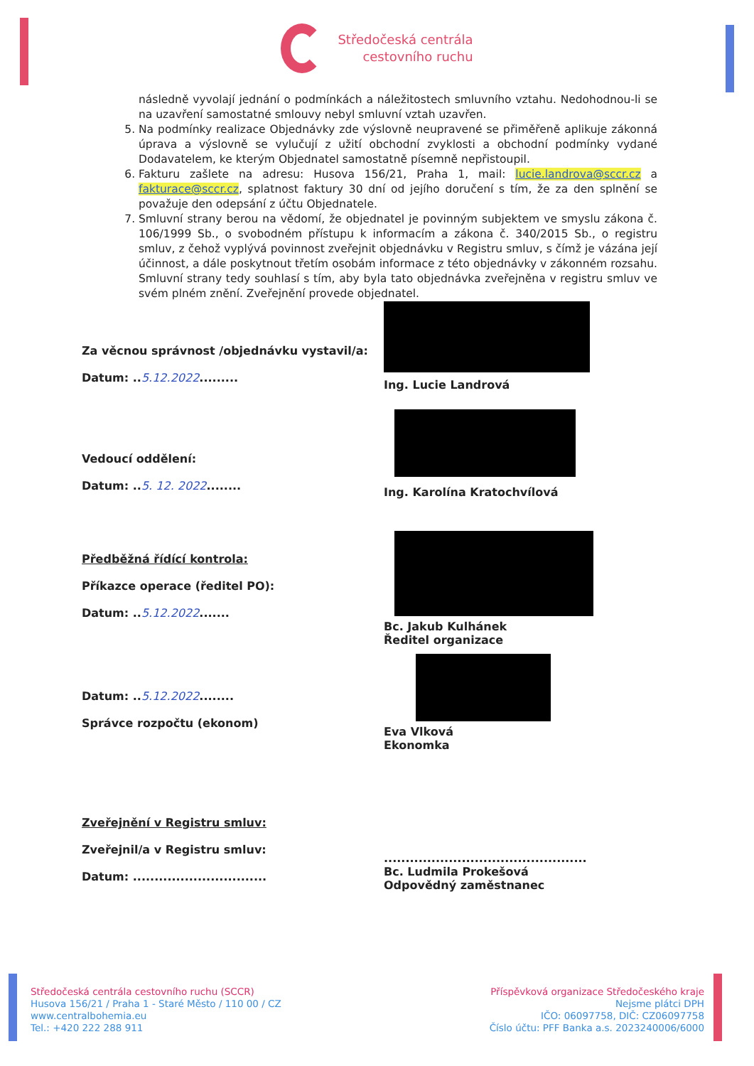Středočeská centrála
cestovního ruchu
následně vyvolají jednání o podmínkách a náležitostech smluvního vztahu. Nedohodnou-li se na uzavření samostatné smlouvy nebyl smluvní vztah uzavřen.
5. Na podmínky realizace Objednávky zde výslovně neupravené se přiměřeně aplikuje zákonná úprava a výslovně se vylučují z užití obchodní zvyklosti a obchodní podmínky vydané Dodavatelem, ke kterým Objednatel samostatně písemně nepřistoupil.
6. Fakturu zašlete na adresu: Husova 156/21, Praha 1, mail: lucie.landrova@sccr.cz a fakturace@sccr.cz, splatnost faktury 30 dní od jejího doručení s tím, že za den splnění se považuje den odepsání z účtu Objednatele.
7. Smluvní strany berou na vědomí, že objednatel je povinným subjektem ve smyslu zákona č. 106/1999 Sb., o svobodném přístupu k informacím a zákona č. 340/2015 Sb., o registru smluv, z čehož vyplývá povinnost zveřejnit objednávku v Registru smluv, s čímž je vázána její účinnost, a dále poskytnout třetím osobám informace z této objednávky v zákonném rozsahu. Smluvní strany tedy souhlasí s tím, aby byla tato objednávka zveřejněna v registru smluv ve svém plném znění. Zveřejnění provede objednatel.
Za věcnou správnost /objednávku vystavil/a:
Datum: ..5.12.2022.........
Ing. Lucie Landrová
Vedoucí oddělení:
Datum: ..5. 12. 2022........
Ing. Karolína Kratochvílová
Předběžná řídící kontrola:
Příkazce operace (ředitel PO):
Datum: ..5.12.2022.......
Bc. Jakub Kulhánek
Ředitel organizace
Datum: ..5.12.2022........
Správce rozpočtu (ekonom)
Eva Vlková
Ekonomka
Zveřejnění v Registru smluv:
Zveřejnil/a v Registru smluv:
Datum: ...............................
...............................................
Bc. Ludmila Prokešová
Odpovědný zaměstnanec
Středočeská centrála cestovního ruchu (SCCR)
Husova 156/21 / Praha 1 - Staré Město / 110 00 / CZ
www.centralbohemia.eu
Tel.: +420 222 288 911
Příspěvková organizace Středočeského kraje
Nejsme plátci DPH
IČO: 06097758, DIČ: CZ06097758
Číslo účtu: PFF Banka a.s. 2023240006/6000